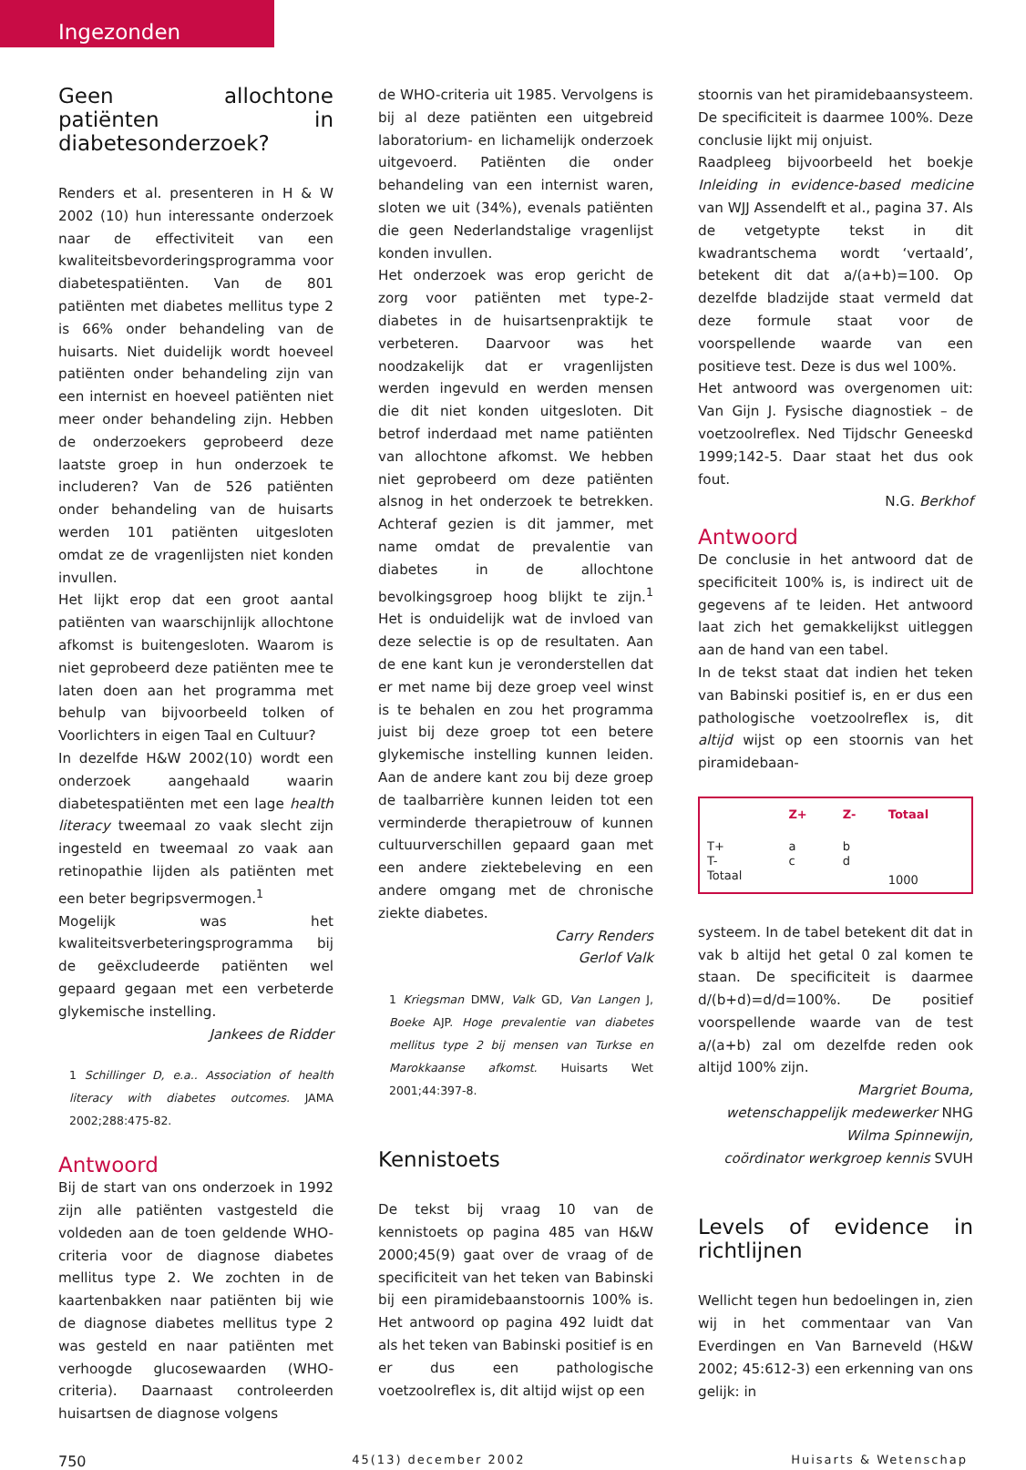Ingezonden
Geen allochtone patiënten in diabetesonderzoek?
Renders et al. presenteren in H & W 2002 (10) hun interessante onderzoek naar de effectiviteit van een kwaliteitsbevorderingsprogramma voor diabetespatiënten. Van de 801 patiënten met diabetes mellitus type 2 is 66% onder behandeling van de huisarts. Niet duidelijk wordt hoeveel patiënten onder behandeling zijn van een internist en hoeveel patiënten niet meer onder behandeling zijn. Hebben de onderzoekers geprobeerd deze laatste groep in hun onderzoek te includeren? Van de 526 patiënten onder behandeling van de huisarts werden 101 patiënten uitgesloten omdat ze de vragenlijsten niet konden invullen.
Het lijkt erop dat een groot aantal patiënten van waarschijnlijk allochtone afkomst is buitengesloten. Waarom is niet geprobeerd deze patiënten mee te laten doen aan het programma met behulp van bijvoorbeeld tolken of Voorlichters in eigen Taal en Cultuur?
In dezelfde H&W 2002(10) wordt een onderzoek aangehaald waarin diabetespatiënten met een lage health literacy tweemaal zo vaak slecht zijn ingesteld en tweemaal zo vaak aan retinopathie lijden als patiënten met een beter begripsvermogen.<sup>1</sup>
Mogelijk was het kwaliteitsverbeteringsprogramma bij de geëxcludeerde patiënten wel gepaard gegaan met een verbeterde glykemische instelling.
Jankees de Ridder
1 Schillinger D, e.a.. Association of health literacy with diabetes outcomes. JAMA 2002;288:475-82.
Antwoord
Bij de start van ons onderzoek in 1992 zijn alle patiënten vastgesteld die voldeden aan de toen geldende WHO-criteria voor de diagnose diabetes mellitus type 2. We zochten in de kaartenbakken naar patiënten bij wie de diagnose diabetes mellitus type 2 was gesteld en naar patiënten met verhoogde glucosewaarden (WHO-criteria). Daarnaast controleerden huisartsen de diagnose volgens
de WHO-criteria uit 1985. Vervolgens is bij al deze patiënten een uitgebreid laboratorium- en lichamelijk onderzoek uitgevoerd. Patiënten die onder behandeling van een internist waren, sloten we uit (34%), evenals patiënten die geen Nederlandstalige vragenlijst konden invullen.
Het onderzoek was erop gericht de zorg voor patiënten met type-2-diabetes in de huisartsenpraktijk te verbeteren. Daarvoor was het noodzakelijk dat er vragenlijsten werden ingevuld en werden mensen die dit niet konden uitgesloten. Dit betrof inderdaad met name patiënten van allochtone afkomst. We hebben niet geprobeerd om deze patiënten alsnog in het onderzoek te betrekken. Achteraf gezien is dit jammer, met name omdat de prevalentie van diabetes in de allochtone bevolkingsgroep hoog blijkt te zijn.<sup>1</sup> Het is onduidelijk wat de invloed van deze selectie is op de resultaten. Aan de ene kant kun je veronderstellen dat er met name bij deze groep veel winst is te behalen en zou het programma juist bij deze groep tot een betere glykemische instelling kunnen leiden. Aan de andere kant zou bij deze groep de taalbarrière kunnen leiden tot een verminderde therapietrouw of kunnen cultuurverschillen gepaard gaan met een andere ziektebeleving en een andere omgang met de chronische ziekte diabetes.
Carry Renders
Gerlof Valk
1 Kriegsman DMW, Valk GD, Van Langen J, Boeke AJP. Hoge prevalentie van diabetes mellitus type 2 bij mensen van Turkse en Marokkaanse afkomst. Huisarts Wet 2001;44:397-8.
Kennistoets
De tekst bij vraag 10 van de kennistoets op pagina 485 van H&W 2000;45(9) gaat over de vraag of de specificiteit van het teken van Babinski bij een piramidebaanstoornis 100% is. Het antwoord op pagina 492 luidt dat als het teken van Babinski positief is en er dus een pathologische voetzoolreflex is, dit altijd wijst op een
stoornis van het piramidebaansysteem. De specificiteit is daarmee 100%. Deze conclusie lijkt mij onjuist.
Raadpleeg bijvoorbeeld het boekje Inleiding in evidence-based medicine van WJJ Assendelft et al., pagina 37. Als de vetgetypte tekst in dit kwadrantschema wordt ‘vertaald’, betekent dit dat a/(a+b)=100. Op dezelfde bladzijde staat vermeld dat deze formule staat voor de voorspellende waarde van een positieve test. Deze is dus wel 100%.
Het antwoord was overgenomen uit: Van Gijn J. Fysische diagnostiek – de voetzoolreflex. Ned Tijdschr Geneeskd 1999;142-5. Daar staat het dus ook fout.
N.G. Berkhof
Antwoord
De conclusie in het antwoord dat de specificiteit 100% is, is indirect uit de gegevens af te leiden. Het antwoord laat zich het gemakkelijkst uitleggen aan de hand van een tabel.
In de tekst staat dat indien het teken van Babinski positief is, en er dus een pathologische voetzoolreflex is, dit altijd wijst op een stoornis van het piramidebaan-
| | Z+ | Z- | Totaal |
| --- | --- | --- | --- |
| T+ | a | b | |
| T- | c | d | |
| Totaal | | | 1000 |
systeem. In de tabel betekent dit dat in vak b altijd het getal 0 zal komen te staan. De specificiteit is daarmee d/(b+d)=d/d=100%. De positief voorspellende waarde van de test a/(a+b) zal om dezelfde reden ook altijd 100% zijn.
Margriet Bouma,
wetenschappelijk medewerker NHG
Wilma Spinnewijn,
coördinator werkgroep kennis SVUH
Levels of evidence in richtlijnen
Wellicht tegen hun bedoelingen in, zien wij in het commentaar van Van Everdingen en Van Barneveld (H&W 2002; 45:612-3) een erkenning van ons gelijk: in
750 45(13) december 2002 Huisarts & Wetenschap